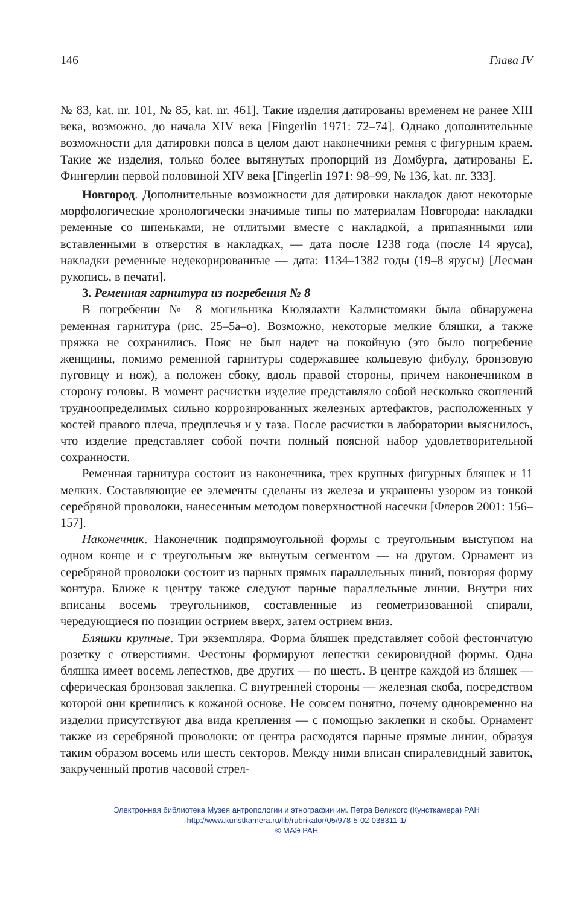146 Глава IV
№ 83, kat. nr. 101, № 85, kat. nr. 461]. Такие изделия датированы временем не ранее XIII века, возможно, до начала XIV века [Fingerlin 1971: 72–74]. Однако дополнительные возможности для датировки пояса в целом дают наконечники ремня с фигурным краем. Такие же изделия, только более вытянутых пропорций из Домбурга, датированы Е. Фингерлин первой половиной XIV века [Fingerlin 1971: 98–99, № 136, kat. nr. 333].
Новгород. Дополнительные возможности для датировки накладок дают некоторые морфологические хронологически значимые типы по материалам Новгорода: накладки ременные со шпеньками, не отлитыми вместе с накладкой, а припаянными или вставленными в отверстия в накладках, — дата после 1238 года (после 14 яруса), накладки ременные недекорированные — дата: 1134–1382 годы (19–8 ярусы) [Лесман рукопись, в печати].
3. Ременная гарнитура из погребения № 8
В погребении № 8 могильника Кюлялахти Калмистомяки была обнаружена ременная гарнитура (рис. 25–5а–о). Возможно, некоторые мелкие бляшки, а также пряжка не сохранились. Пояс не был надет на покойную (это было погребение женщины, помимо ременной гарнитуры содержавшее кольцевую фибулу, бронзовую пуговицу и нож), а положен сбоку, вдоль правой стороны, причем наконечником в сторону головы. В момент расчистки изделие представляло собой несколько скоплений трудноопределимых сильно коррозированных железных артефактов, расположенных у костей правого плеча, предплечья и у таза. После расчистки в лаборатории выяснилось, что изделие представляет собой почти полный поясной набор удовлетворительной сохранности.
Ременная гарнитура состоит из наконечника, трех крупных фигурных бляшек и 11 мелких. Составляющие ее элементы сделаны из железа и украшены узором из тонкой серебряной проволоки, нанесенным методом поверхностной насечки [Флеров 2001: 156–157].
Наконечник. Наконечник подпрямоугольной формы с треугольным выступом на одном конце и с треугольным же вынутым сегментом — на другом. Орнамент из серебряной проволоки состоит из парных прямых параллельных линий, повторяя форму контура. Ближе к центру также следуют парные параллельные линии. Внутри них вписаны восемь треугольников, составленные из геометризованной спирали, чередующиеся по позиции острием вверх, затем острием вниз.
Бляшки крупные. Три экземпляра. Форма бляшек представляет собой фестончатую розетку с отверстиями. Фестоны формируют лепестки секировидной формы. Одна бляшка имеет восемь лепестков, две других — по шесть. В центре каждой из бляшек — сферическая бронзовая заклепка. С внутренней стороны — железная скоба, посредством которой они крепились к кожаной основе. Не совсем понятно, почему одновременно на изделии присутствуют два вида крепления — с помощью заклепки и скобы. Орнамент также из серебряной проволоки: от центра расходятся парные прямые линии, образуя таким образом восемь или шесть секторов. Между ними вписан спиралевидный завиток, закрученный против часовой стрел-
Электронная библиотека Музея антропологии и этнографии им. Петра Великого (Кунсткамера) РАН
http://www.kunstkamera.ru/lib/rubrikator/05/978-5-02-038311-1/
© МАЭ РАН